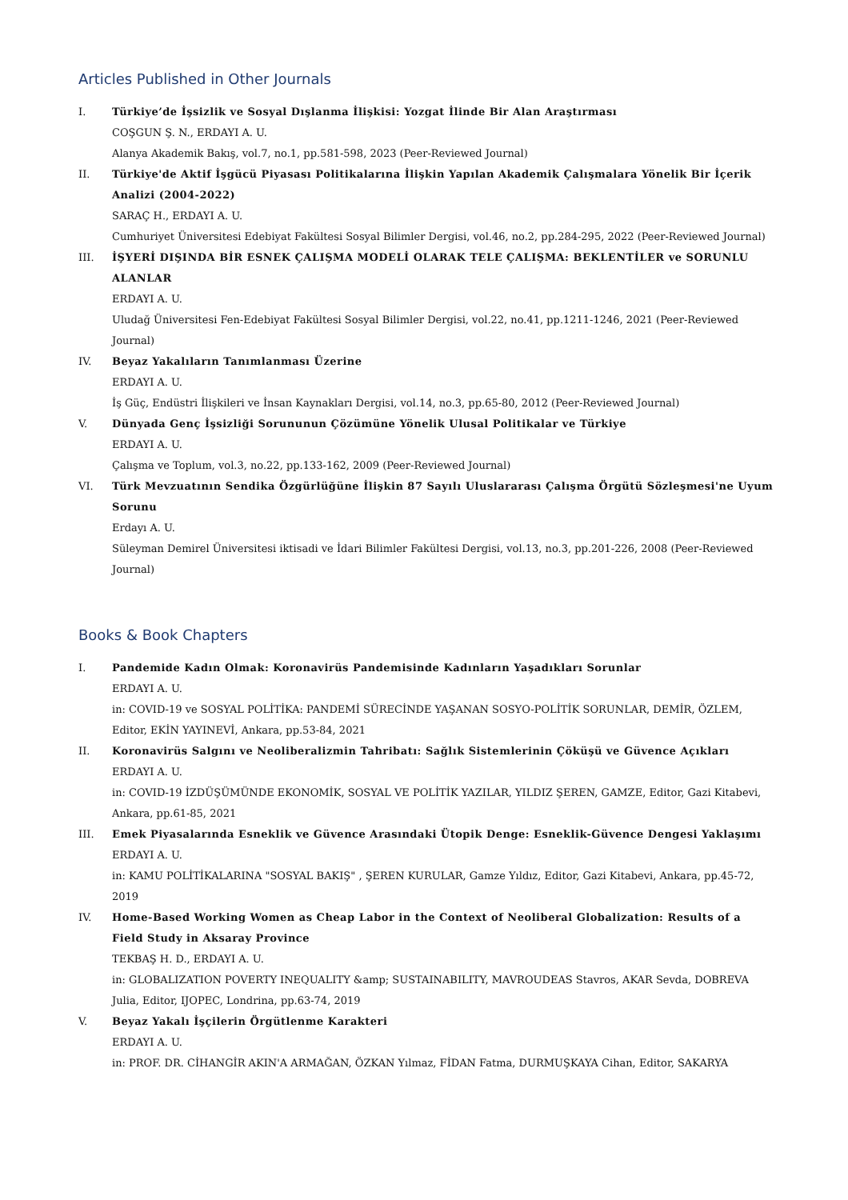Articles Published in Other Journals
I. Türkiye’de İşsizlik ve Sosyal Dışlanma İlişkisi: Yozgat İlinde Bir Alan Araştırması
COŞGUN Ş. N., ERDAYI A. U.
Alanya Akademik Bakış, vol.7, no.1, pp.581-598, 2023 (Peer-Reviewed Journal)
II. Türkiye'de Aktif İşgücü Piyasası Politikalarına İlişkin Yapılan Akademik Çalışmalara Yönelik Bir İçerik Analizi (2004-2022)
SARAÇ H., ERDAYI A. U.
Cumhuriyet Üniversitesi Edebiyat Fakültesi Sosyal Bilimler Dergisi, vol.46, no.2, pp.284-295, 2022 (Peer-Reviewed Journal)
III. İŞYERİ DIŞINDA BİR ESNEK ÇALIŞMA MODELİ OLARAK TELE ÇALIŞMA: BEKLENTİLER ve SORUNLU ALANLAR
ERDAYI A. U.
Uludağ Üniversitesi Fen-Edebiyat Fakültesi Sosyal Bilimler Dergisi, vol.22, no.41, pp.1211-1246, 2021 (Peer-Reviewed Journal)
IV. Beyaz Yakalıların Tanımlanması Üzerine
ERDAYI A. U.
İş Güç, Endüstri İlişkileri ve İnsan Kaynakları Dergisi, vol.14, no.3, pp.65-80, 2012 (Peer-Reviewed Journal)
V. Dünyada Genç İşsizliği Sorununun Çözümüne Yönelik Ulusal Politikalar ve Türkiye
ERDAYI A. U.
Çalışma ve Toplum, vol.3, no.22, pp.133-162, 2009 (Peer-Reviewed Journal)
VI. Türk Mevzuatının Sendika Özgürlüğüne İlişkin 87 Sayılı Uluslararası Çalışma Örgütü Sözleşmesi'ne Uyum Sorunu
Erdayı A. U.
Süleyman Demirel Üniversitesi iktisadi ve İdari Bilimler Fakültesi Dergisi, vol.13, no.3, pp.201-226, 2008 (Peer-Reviewed Journal)
Books & Book Chapters
I. Pandemide Kadın Olmak: Koronavirüs Pandemisinde Kadınların Yaşadıkları Sorunlar
ERDAYI A. U.
in: COVID-19 ve SOSYAL POLİTİKA: PANDEMİ SÜRECİNDE YAŞANAN SOSYO-POLİTİK SORUNLAR, DEMİR, ÖZLEM, Editor, EKİN YAYINEVİ, Ankara, pp.53-84, 2021
II. Koronavirüs Salgını ve Neoliberalizmin Tahribatı: Sağlık Sistemlerinin Çöküşü ve Güvence Açıkları
ERDAYI A. U.
in: COVID-19 İZDÜŞÜMÜNDE EKONOMİK, SOSYAL VE POLİTİK YAZILAR, YILDIZ ŞEREN, GAMZE, Editor, Gazi Kitabevi, Ankara, pp.61-85, 2021
III. Emek Piyasalarında Esneklik ve Güvence Arasındaki Ütopik Denge: Esneklik-Güvence Dengesi Yaklaşımı
ERDAYI A. U.
in: KAMU POLİTİKALARINA "SOSYAL BAKIŞ" , ŞEREN KURULAR, Gamze Yıldız, Editor, Gazi Kitabevi, Ankara, pp.45-72, 2019
IV. Home-Based Working Women as Cheap Labor in the Context of Neoliberal Globalization: Results of a Field Study in Aksaray Province
TEKBAŞ H. D., ERDAYI A. U.
in: GLOBALIZATION POVERTY INEQUALITY &amp; SUSTAINABILITY, MAVROUDEAS Stavros, AKAR Sevda, DOBREVA Julia, Editor, IJOPEC, Londrina, pp.63-74, 2019
V. Beyaz Yakalı İşçilerin Örgütlenme Karakteri
ERDAYI A. U.
in: PROF. DR. CİHANGİR AKIN'A ARMAĞAN, ÖZKAN Yılmaz, FİDAN Fatma, DURMUŞKAYA Cihan, Editor, SAKARYA